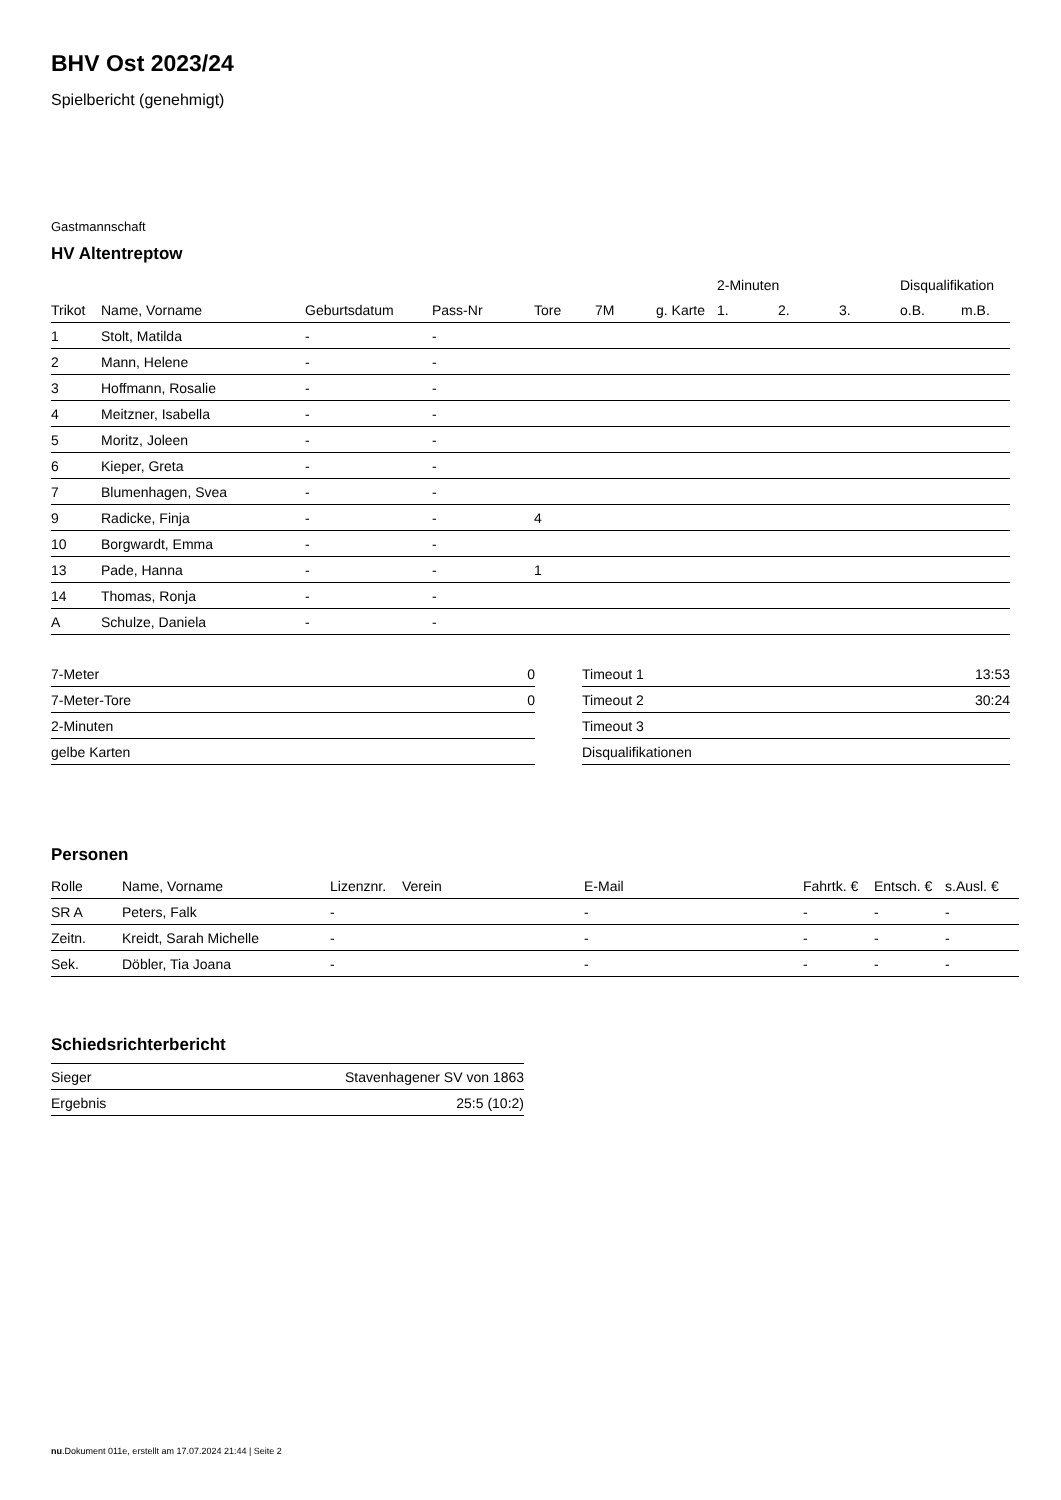BHV Ost 2023/24
Spielbericht (genehmigt)
Gastmannschaft
HV Altentreptow
| | | | | | | | 2-Minuten | | | Disqualifikation | |
| --- | --- | --- | --- | --- | --- | --- | --- | --- | --- | --- | --- |
| Trikot | Name, Vorname | Geburtsdatum | Pass-Nr | Tore | 7M | g. Karte | 1. | 2. | 3. | o.B. | m.B. |
| 1 | Stolt, Matilda | - | - | | | | | | | | |
| 2 | Mann, Helene | - | - | | | | | | | | |
| 3 | Hoffmann, Rosalie | - | - | | | | | | | | |
| 4 | Meitzner, Isabella | - | - | | | | | | | | |
| 5 | Moritz, Joleen | - | - | | | | | | | | |
| 6 | Kieper, Greta | - | - | | | | | | | | |
| 7 | Blumenhagen, Svea | - | - | | | | | | | | |
| 9 | Radicke, Finja | - | - | 4 | | | | | | | |
| 10 | Borgwardt, Emma | - | - | | | | | | | | |
| 13 | Pade, Hanna | - | - | 1 | | | | | | | |
| 14 | Thomas, Ronja | - | - | | | | | | | | |
| A | Schulze, Daniela | - | - | | | | | | | | |
| 7-Meter | 0 |
| 7-Meter-Tore | 0 |
| 2-Minuten | |
| gelbe Karten | |
| Timeout 1 | 13:53 |
| Timeout 2 | 30:24 |
| Timeout 3 | |
| Disqualifikationen | |
Personen
| Rolle | Name, Vorname | Lizenznr. | Verein | E-Mail | Fahrtk. € | Entsch. € | s.Ausl. € |
| --- | --- | --- | --- | --- | --- | --- | --- |
| SR A | Peters, Falk | - | | - | - | - | - |
| Zeitn. | Kreidt, Sarah Michelle | - | | - | - | - | - |
| Sek. | Döbler, Tia Joana | - | | - | - | - | - |
Schiedsrichterbericht
| Sieger | Stavenhagener SV von 1863 |
| Ergebnis | 25:5 (10:2) |
nu.Dokument 011e, erstellt am 17.07.2024 21:44 | Seite 2